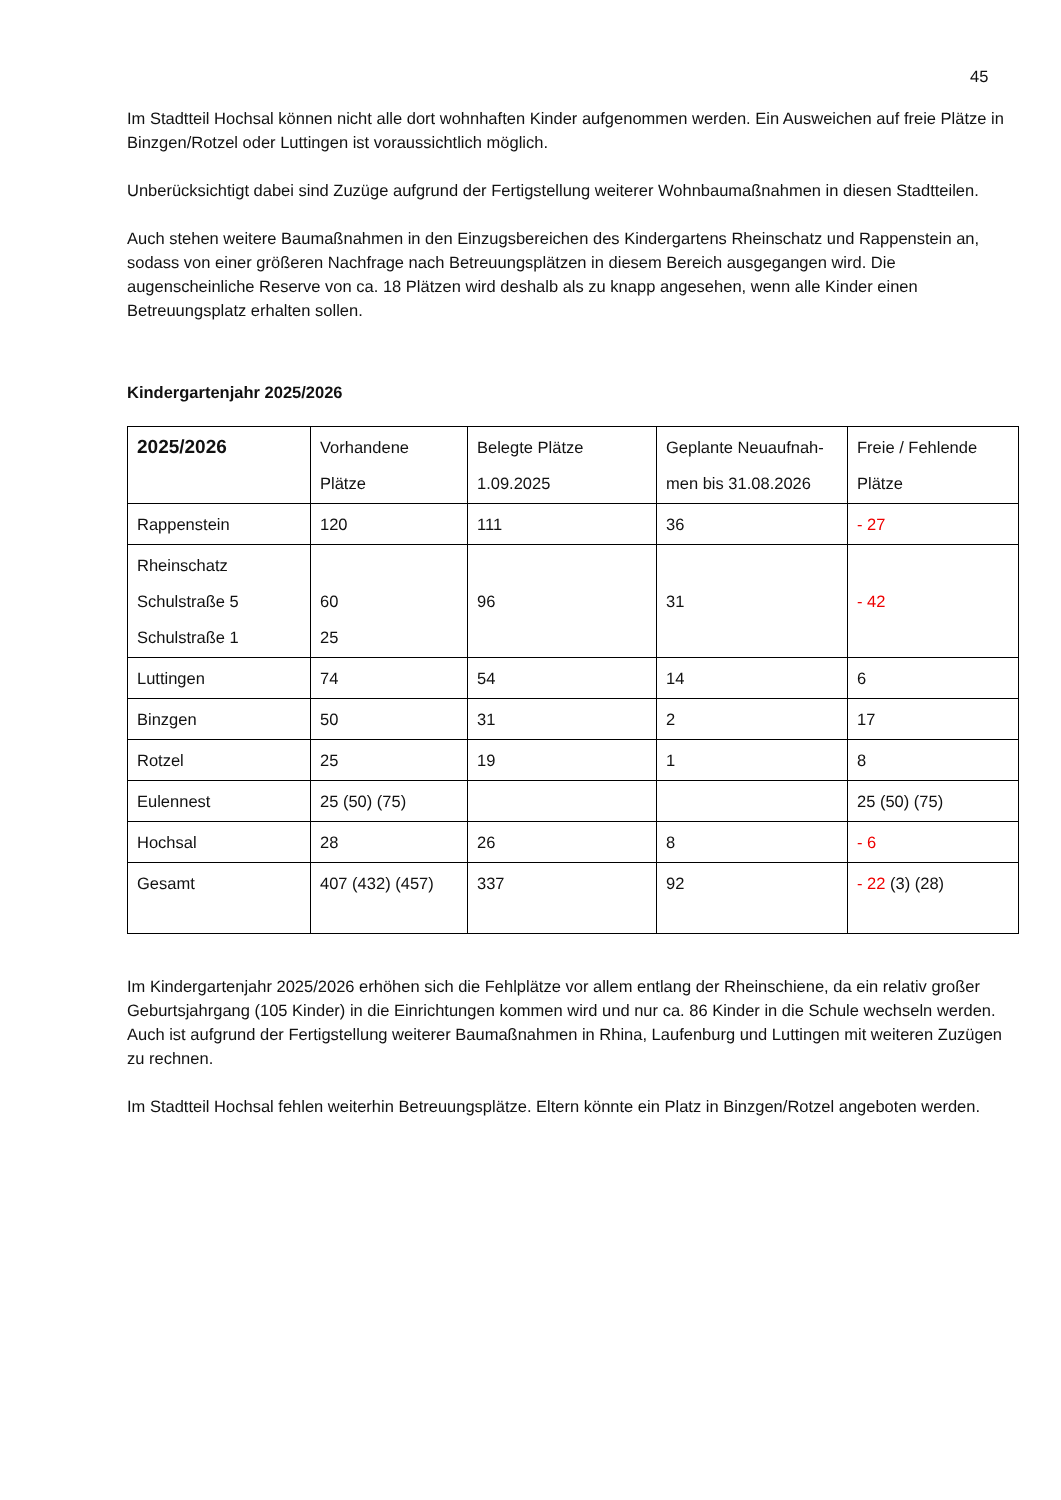45
Im Stadtteil Hochsal können nicht alle dort wohnhaften Kinder aufgenommen werden. Ein Ausweichen auf freie Plätze in Binzgen/Rotzel oder Luttingen ist voraussichtlich möglich.
Unberücksichtigt dabei sind Zuzüge aufgrund der Fertigstellung weiterer Wohnbaumaßnahmen in diesen Stadtteilen.
Auch stehen weitere Baumaßnahmen in den Einzugsbereichen des Kindergartens Rheinschatz und Rappenstein an, sodass von einer größeren Nachfrage nach Betreuungsplätzen in diesem Bereich ausgegangen wird. Die augenscheinliche Reserve von ca. 18 Plätzen wird deshalb als zu knapp angesehen, wenn alle Kinder einen Betreuungsplatz erhalten sollen.
Kindergartenjahr 2025/2026
| 2025/2026 | Vorhandene Plätze | Belegte Plätze 1.09.2025 | Geplante Neuaufnah- men bis 31.08.2026 | Freie / Fehlende Plätze |
| Rappenstein | 120 | 111 | 36 | - 27 |
| Rheinschatz Schulstraße 5 Schulstraße 1 | 60 25 | 96 | 31 | - 42 |
| Luttingen | 74 | 54 | 14 | 6 |
| Binzgen | 50 | 31 | 2 | 17 |
| Rotzel | 25 | 19 | 1 | 8 |
| Eulennest | 25 (50) (75) | | | 25 (50) (75) |
| Hochsal | 28 | 26 | 8 | - 6 |
| Gesamt | 407 (432) (457) | 337 | 92 | - 22 (3) (28) |
Im Kindergartenjahr 2025/2026 erhöhen sich die Fehlplätze vor allem entlang der Rheinschiene, da ein relativ großer Geburtsjahrgang (105 Kinder) in die Einrichtungen kommen wird und nur ca. 86 Kinder in die Schule wechseln werden. Auch ist aufgrund der Fertigstellung weiterer Baumaßnahmen in Rhina, Laufenburg und Luttingen mit weiteren Zuzügen zu rechnen.
Im Stadtteil Hochsal fehlen weiterhin Betreuungsplätze. Eltern könnte ein Platz in Binzgen/Rotzel angeboten werden.